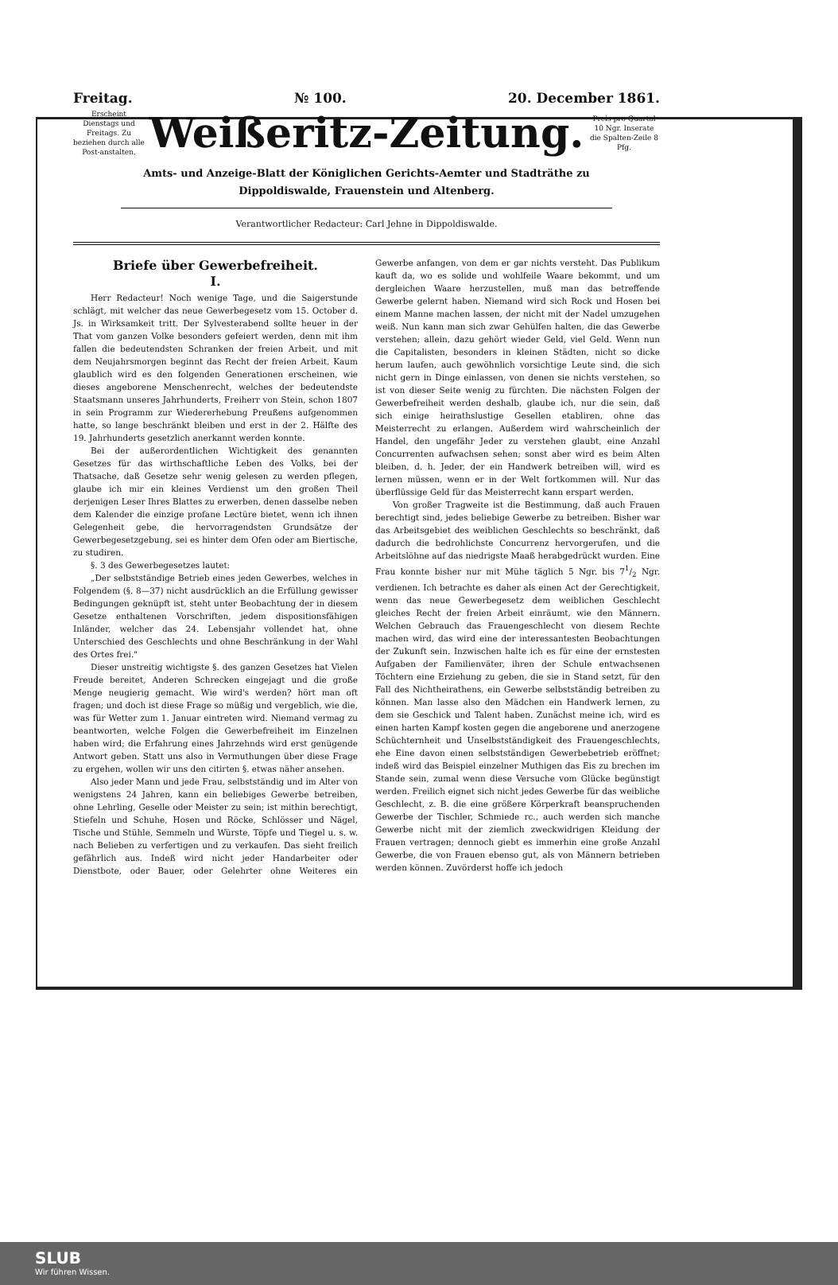Freitag. № 100. 20. December 1861.
Erscheint Dienstags und Freitags. Zu beziehen durch alle Post-anstalten.
Weißeritz-Zeitung.
Preis pro Quartal 10 Ngr. Inserate die Spalten-Zeile 8 Pfg.
Amts- und Anzeige-Blatt der Königlichen Gerichts-Aemter und Stadträthe zu
Dippoldiswalde, Frauenstein und Altenberg.
Verantwortlicher Redacteur: Carl Jehne in Dippoldiswalde.
Briefe über Gewerbefreiheit.
I.
Herr Redacteur! Noch wenige Tage, und die Saigerstunde schlägt, mit welcher das neue Gewerbegesetz vom 15. October d. Js. in Wirksamkeit tritt. Der Sylvesterabend sollte heuer in der That vom ganzen Volke besonders gefeiert werden, denn mit ihm fallen die bedeutendsten Schranken der freien Arbeit, und mit dem Neujahrsmorgen beginnt das Recht der freien Arbeit. Kaum glaublich wird es den folgenden Generationen erscheinen, wie dieses angeborene Menschenrecht, welches der bedeutendste Staatsmann unseres Jahrhunderts, Freiherr von Stein, schon 1807 in sein Programm zur Wiedererhebung Preußens aufgenommen hatte, so lange beschränkt bleiben und erst in der 2. Hälfte des 19. Jahrhunderts gesetzlich anerkannt werden konnte.
Bei der außerordentlichen Wichtigkeit des genannten Gesetzes für das wirthschaftliche Leben des Volks, bei der Thatsache, daß Gesetze sehr wenig gelesen zu werden pflegen, glaube ich mir ein kleines Verdienst um den großen Theil derjenigen Leser Ihres Blattes zu erwerben, denen dasselbe neben dem Kalender die einzige profane Lectüre bietet, wenn ich ihnen Gelegenheit gebe, die hervorragendsten Grundsätze der Gewerbegesetzgebung, sei es hinter dem Ofen oder am Biertische, zu studiren.
§. 3 des Gewerbegesetzes lautet:
„Der selbstständige Betrieb eines jeden Gewerbes, welches in Folgendem (§. 8—37) nicht ausdrücklich an die Erfüllung gewisser Bedingungen geknüpft ist, steht unter Beobachtung der in diesem Gesetze enthaltenen Vorschriften, jedem dispositionsfähigen Inländer, welcher das 24. Lebensjahr vollendet hat, ohne Unterschied des Geschlechts und ohne Beschränkung in der Wahl des Ortes frei."
Dieser unstreitig wichtigste §. des ganzen Gesetzes hat Vielen Freude bereitet, Anderen Schrecken eingejagt und die große Menge neugierig gemacht. Wie wird's werden? hört man oft fragen; und doch ist diese Frage so müßig und vergeblich, wie die, was für Wetter zum 1. Januar eintreten wird. Niemand vermag zu beantworten, welche Folgen die Gewerbefreiheit im Einzelnen haben wird; die Erfahrung eines Jahrzehnds wird erst genügende Antwort geben. Statt uns also in Vermuthungen über diese Frage zu ergehen, wollen wir uns den citirten §. etwas näher ansehen.
Also jeder Mann und jede Frau, selbstständig und im Alter von wenigstens 24 Jahren, kann ein beliebiges Gewerbe betreiben, ohne Lehrling, Geselle oder Meister zu sein; ist mithin berechtigt, Stiefeln und Schuhe, Hosen und Röcke, Schlösser und Nägel, Tische und Stühle, Semmeln und Würste, Töpfe und Tiegel u. s. w. nach Belieben zu verfertigen und zu verkaufen. Das sieht freilich gefährlich aus. Indeß wird nicht jeder Handarbeiter oder Dienstbote, oder Bauer, oder Gelehrter ohne Weiteres ein Gewerbe anfangen, von dem er gar nichts versteht. Das Publikum kauft da, wo es solide und wohlfeile Waare bekommt, und um dergleichen Waare herzustellen, muß man das betreffende Gewerbe gelernt haben. Niemand wird sich Rock und Hosen bei einem Manne machen lassen, der nicht mit der Nadel umzugehen weiß. Nun kann man sich zwar Gehülfen halten, die das Gewerbe verstehen; allein, dazu gehört wieder Geld, viel Geld. Wenn nun die Capitalisten, besonders in kleinen Städten, nicht so dicke herum laufen, auch gewöhnlich vorsichtige Leute sind, die sich nicht gern in Dinge einlassen, von denen sie nichts verstehen, so ist von dieser Seite wenig zu fürchten. Die nächsten Folgen der Gewerbefreiheit werden deshalb, glaube ich, nur die sein, daß sich einige heirathslustige Gesellen etabliren, ohne das Meisterrecht zu erlangen. Außerdem wird wahrscheinlich der Handel, den ungefähr Jeder zu verstehen glaubt, eine Anzahl Concurrenten aufwachsen sehen; sonst aber wird es beim Alten bleiben, d. h. Jeder, der ein Handwerk betreiben will, wird es lernen müssen, wenn er in der Welt fortkommen will. Nur das überflüssige Geld für das Meisterrecht kann erspart werden.
Von großer Tragweite ist die Bestimmung, daß auch Frauen berechtigt sind, jedes beliebige Gewerbe zu betreiben. Bisher war das Arbeitsgebiet des weiblichen Geschlechts so beschränkt, daß dadurch die bedrohlichste Concurrenz hervorgerufen, und die Arbeitslöhne auf das niedrigste Maaß herabgedrückt wurden. Eine Frau konnte bisher nur mit Mühe täglich 5 Ngr. bis 71/2 Ngr. verdienen. Ich betrachte es daher als einen Act der Gerechtigkeit, wenn das neue Gewerbegesetz dem weiblichen Geschlecht gleiches Recht der freien Arbeit einräumt, wie den Männern. Welchen Gebrauch das Frauengeschlecht von diesem Rechte machen wird, das wird eine der interessantesten Beobachtungen der Zukunft sein. Inzwischen halte ich es für eine der ernstesten Aufgaben der Familienväter, ihren der Schule entwachsenen Töchtern eine Erziehung zu geben, die sie in Stand setzt, für den Fall des Nichtheirathens, ein Gewerbe selbstständig betreiben zu können. Man lasse also den Mädchen ein Handwerk lernen, zu dem sie Geschick und Talent haben. Zunächst meine ich, wird es einen harten Kampf kosten gegen die angeborene und anerzogene Schüchternheit und Unselbstständigkeit des Frauengeschlechts, ehe Eine davon einen selbstständigen Gewerbebetrieb eröffnet; indeß wird das Beispiel einzelner Muthigen das Eis zu brechen im Stande sein, zumal wenn diese Versuche vom Glücke begünstigt werden. Freilich eignet sich nicht jedes Gewerbe für das weibliche Geschlecht, z. B. die eine größere Körperkraft beanspruchenden Gewerbe der Tischler, Schmiede rc., auch werden sich manche Gewerbe nicht mit der ziemlich zweckwidrigen Kleidung der Frauen vertragen; dennoch giebt es immerhin eine große Anzahl Gewerbe, die von Frauen ebenso gut, als von Männern betrieben werden können. Zuvörderst hoffe ich jedoch
SLUB
Wir führen Wissen.